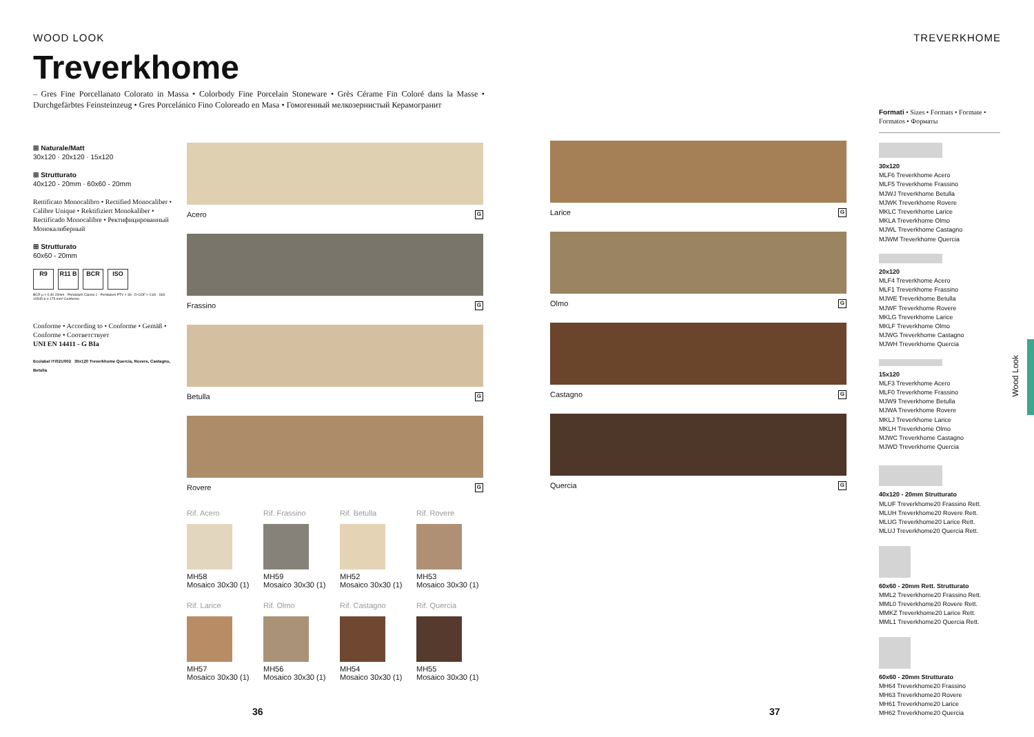WOOD LOOK TREVERKHOME
Treverkhome
– Gres Fine Porcellanato Colorato in Massa • Colorbody Fine Porcelain Stoneware • Grès Cérame Fin Coloré dans la Masse • Durchgefärbtes Feinsteinzeug • Gres Porcelánico Fino Coloreado en Masa • Гомогенный мелкозернистый Керамогранит
⊞ Naturale/Matt
30x120 · 20x120 · 15x120
⊞ Strutturato
40x120 - 20mm · 60x60 - 20mm
Rettificato Monocalibro • Rectified Monocaliber • Calibre Unique • Rektifiziert Monokaliber • Rectificado Monocalibre • Ректифицированный Монокалиберный
⊞ Strutturato
60x60 - 20mm
R9 R11 B BCR ISO
BCR µ > 0,40 20mm · Pendulum Classe 1 · Pendulum PTV > 36 · D-COF > 0,60 · ISO 10545-6 ≤ 175 mm³ Conforme
Conforme • According to • Conforme • Gemäß • Conforme • Соответствует
UNI EN 14411 - G BIa
Ecolabel IT/021/002 30x120 Treverkhome Quercia, Rovere, Castagno, Betulla
Acero G
Frassino G
Betulla G
Rovere G
Larice G
Olmo G
Castagno G
Quercia G
Rif. Acero
MH58
Mosaico 30x30 (1)
Rif. Frassino
MH59
Mosaico 30x30 (1)
Rif. Betulla
MH52
Mosaico 30x30 (1)
Rif. Rovere
MH53
Mosaico 30x30 (1)
Rif. Larice
MH57
Mosaico 30x30 (1)
Rif. Olmo
MH56
Mosaico 30x30 (1)
Rif. Castagno
MH54
Mosaico 30x30 (1)
Rif. Quercia
MH55
Mosaico 30x30 (1)
36 37
Formati • Sizes • Formats • Formate • Formatos • Форматы
30x120
MLF6 Treverkhome Acero
MLF5 Treverkhome Frassino
MJWJ Treverkhome Betulla
MJWK Treverkhome Rovere
MKLC Treverkhome Larice
MKLA Treverkhome Olmo
MJWL Treverkhome Castagno
MJWM Treverkhome Quercia
20x120
MLF4 Treverkhome Acero
MLF1 Treverkhome Frassino
MJWE Treverkhome Betulla
MJWF Treverkhome Rovere
MKLG Treverkhome Larice
MKLF Treverkhome Olmo
MJWG Treverkhome Castagno
MJWH Treverkhome Quercia
15x120
MLF3 Treverkhome Acero
MLF0 Treverkhome Frassino
MJW9 Treverkhome Betulla
MJWA Treverkhome Rovere
MKLJ Treverkhome Larice
MKLH Treverkhome Olmo
MJWC Treverkhome Castagno
MJWD Treverkhome Quercia
40x120 - 20mm Strutturato
MLUF Treverkhome20 Frassino Rett.
MLUH Treverkhome20 Rovere Rett.
MLUG Treverkhome20 Larice Rett.
MLUJ Treverkhome20 Quercia Rett.
60x60 - 20mm Rett. Strutturato
MML2 Treverkhome20 Frassino Rett.
MML0 Treverkhome20 Rovere Rett.
MMKZ Treverkhome20 Larice Rett.
MML1 Treverkhome20 Quercia Rett.
60x60 - 20mm Strutturato
MH64 Treverkhome20 Frassino
MH63 Treverkhome20 Rovere
MH61 Treverkhome20 Larice
MH62 Treverkhome20 Quercia
Wood Look